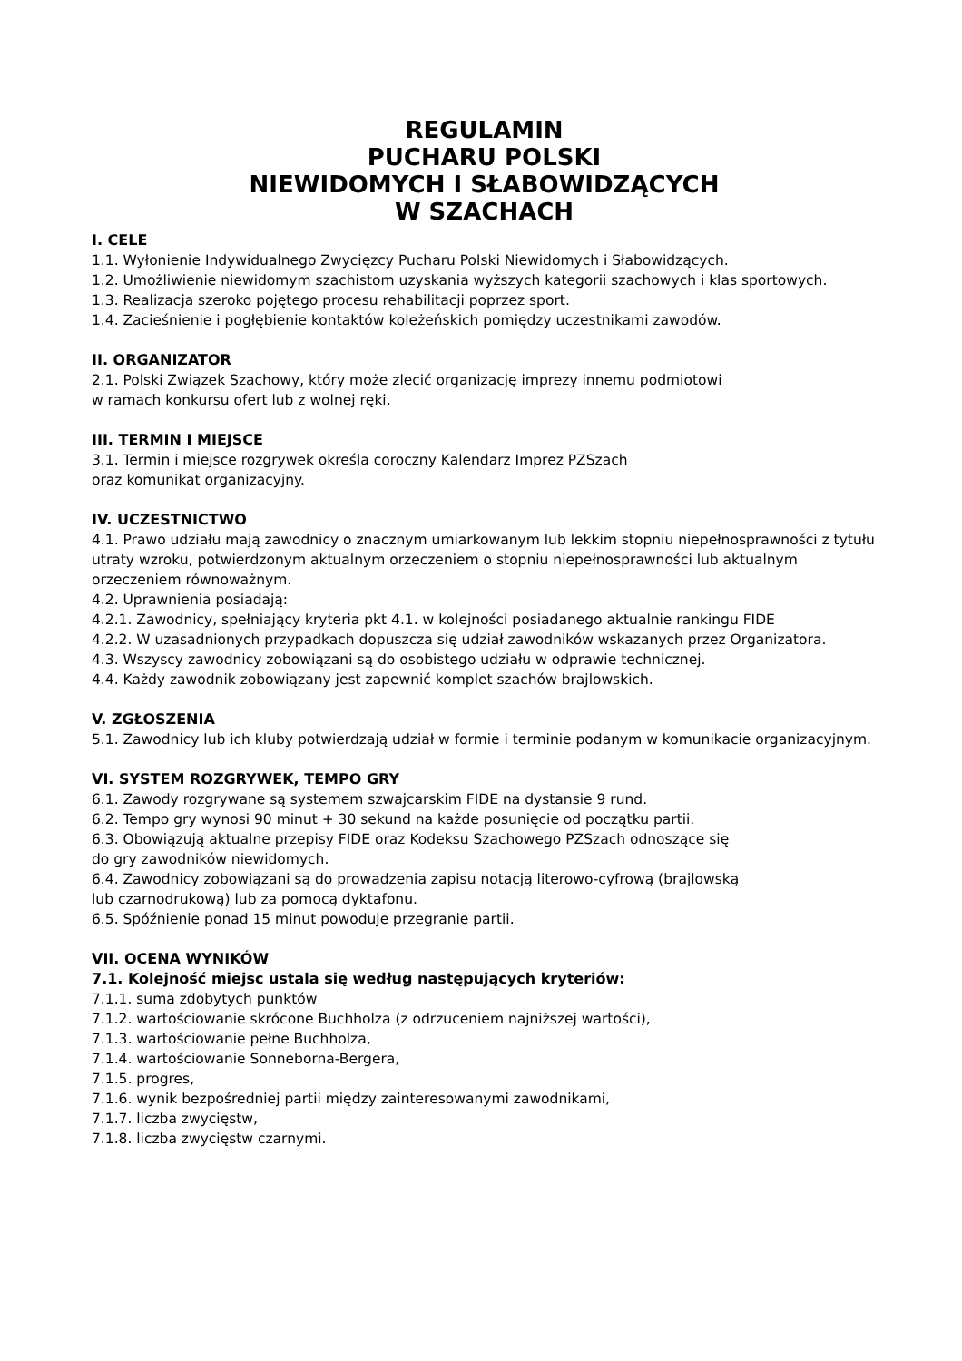REGULAMIN
PUCHARU POLSKI
NIEWIDOMYCH I SŁABOWIDZĄCYCH
W SZACHACH
I. CELE
1.1. Wyłonienie Indywidualnego Zwycięzcy Pucharu Polski Niewidomych i Słabowidzących.
1.2. Umożliwienie niewidomym szachistom uzyskania wyższych kategorii szachowych i klas sportowych.
1.3. Realizacja szeroko pojętego procesu rehabilitacji poprzez sport.
1.4. Zacieśnienie i pogłębienie kontaktów koleżeńskich pomiędzy uczestnikami zawodów.
II. ORGANIZATOR
2.1. Polski Związek Szachowy, który może zlecić organizację imprezy innemu podmiotowi
w ramach konkursu ofert lub z wolnej ręki.
III. TERMIN I MIEJSCE
3.1. Termin i miejsce rozgrywek określa coroczny Kalendarz Imprez PZSzach
oraz komunikat organizacyjny.
IV. UCZESTNICTWO
4.1. Prawo udziału mają zawodnicy o znacznym umiarkowanym lub lekkim stopniu niepełnosprawności z tytułu utraty wzroku, potwierdzonym aktualnym orzeczeniem o stopniu niepełnosprawności lub aktualnym orzeczeniem równoważnym.
4.2. Uprawnienia posiadają:
4.2.1. Zawodnicy, spełniający kryteria pkt 4.1. w kolejności posiadanego aktualnie rankingu FIDE
4.2.2. W uzasadnionych przypadkach dopuszcza się udział zawodników wskazanych przez Organizatora.
4.3. Wszyscy zawodnicy zobowiązani są do osobistego udziału w odprawie technicznej.
4.4. Każdy zawodnik zobowiązany jest zapewnić komplet szachów brajlowskich.
V. ZGŁOSZENIA
5.1. Zawodnicy lub ich kluby potwierdzają udział w formie i terminie podanym w komunikacie organizacyjnym.
VI. SYSTEM ROZGRYWEK, TEMPO GRY
6.1. Zawody rozgrywane są systemem szwajcarskim FIDE na dystansie 9 rund.
6.2. Tempo gry wynosi 90 minut + 30 sekund na każde posunięcie od początku partii.
6.3. Obowiązują aktualne przepisy FIDE oraz Kodeksu Szachowego PZSzach odnoszące się
do gry zawodników niewidomych.
6.4. Zawodnicy zobowiązani są do prowadzenia zapisu notacją literowo-cyfrową (brajlowską
lub czarnodrukową) lub za pomocą dyktafonu.
6.5. Spóźnienie ponad 15 minut powoduje przegranie partii.
VII. OCENA WYNIKÓW
7.1. Kolejność miejsc ustala się według następujących kryteriów:
7.1.1. suma zdobytych punktów
7.1.2. wartościowanie skrócone Buchholza (z odrzuceniem najniższej wartości),
7.1.3. wartościowanie pełne Buchholza,
7.1.4. wartościowanie Sonneborna-Bergera,
7.1.5. progres,
7.1.6. wynik bezpośredniej partii między zainteresowanymi zawodnikami,
7.1.7. liczba zwycięstw,
7.1.8. liczba zwycięstw czarnymi.